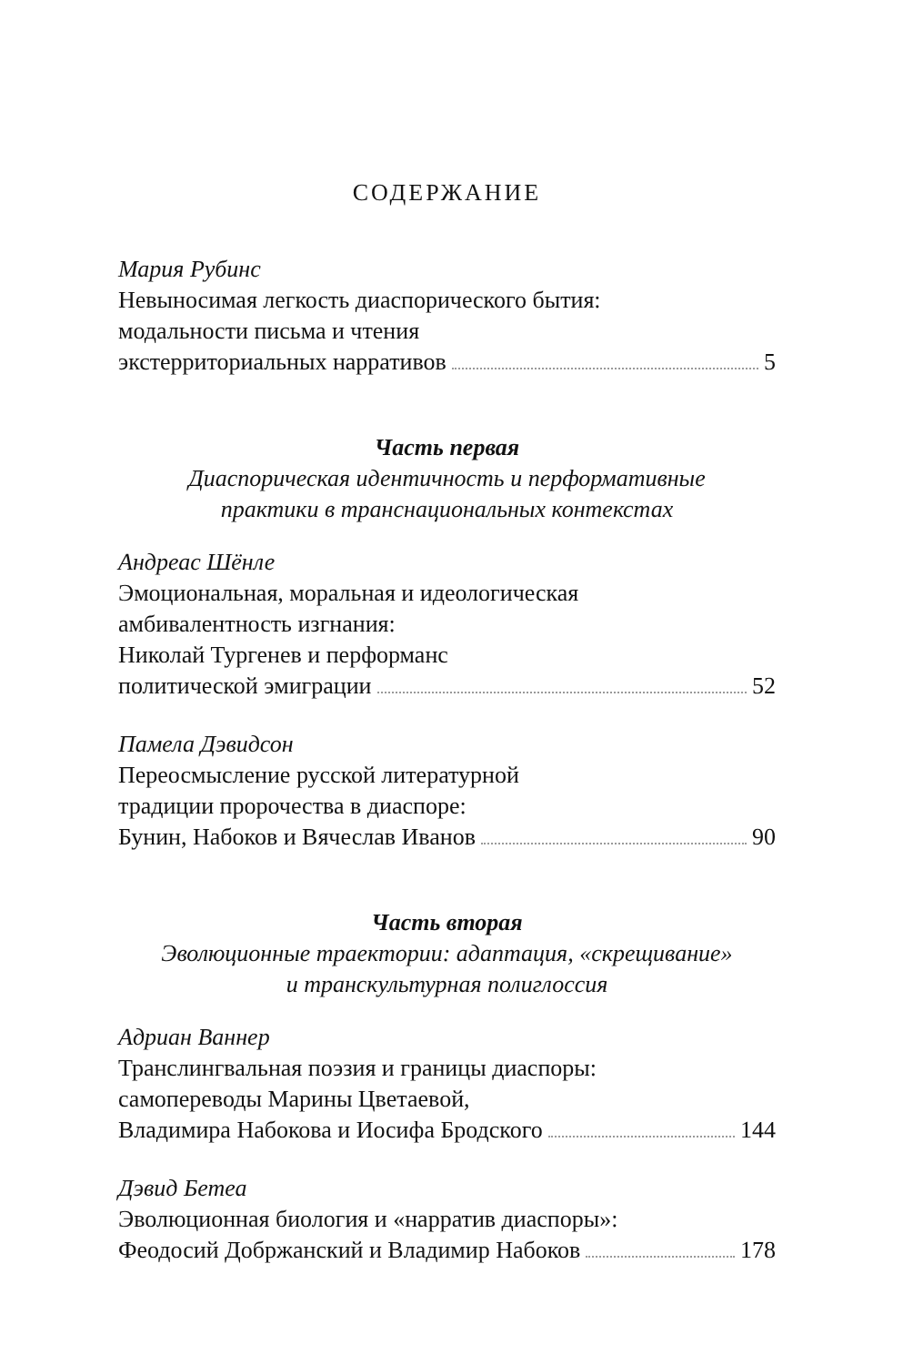СОДЕРЖАНИЕ
Мария Рубинс
Невыносимая легкость диаспорического бытия:
модальности письма и чтения
экстерриториальных нарративов 5
Часть первая
Диаспорическая идентичность и перформативные
практики в транснациональных контекстах
Андреас Шёнле
Эмоциональная, моральная и идеологическая
амбивалентность изгнания:
Николай Тургенев и перформанс
политической эмиграции 52
Памела Дэвидсон
Переосмысление русской литературной
традиции пророчества в диаспоре:
Бунин, Набоков и Вячеслав Иванов 90
Часть вторая
Эволюционные траектории: адаптация, «скрещивание»
и транскультурная полиглоссия
Адриан Ваннер
Транслингвальная поэзия и границы диаспоры:
самопереводы Марины Цветаевой,
Владимира Набокова и Иосифа Бродского 144
Дэвид Бетеа
Эволюционная биология и «нарратив диаспоры»:
Феодосий Добржанский и Владимир Набоков 178